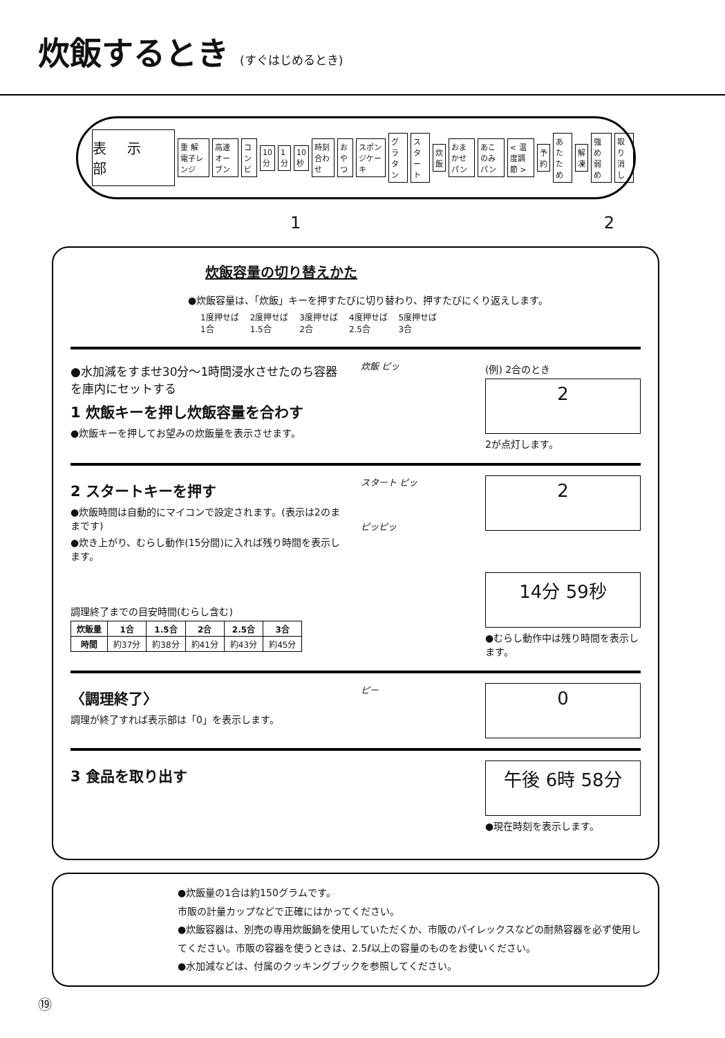炊飯するとき (すぐはじめるとき)
表示部
重 解 電子レンジ 高速オーブン コンビ 10分 1分 10秒 時刻合わせ おやつ スポンジケーキ グラタン スタート 炊飯 おまかせパン あこのみパン < 温度調節 > 予約 あたため 解凍 強め 弱め 取り消し
1 2
炊飯容量の切り替えかた
●炊飯容量は、「炊飯」キーを押すたびに切り替わり、押すたびにくり返えします。
| 1度押せば 1合 | 2度押せば 1.5合 | 3度押せば 2合 | 4度押せば 2.5合 | 5度押せば 3合 |
●水加減をすませ30分～1時間浸水させたのち容器を庫内にセットする
1 炊飯キーを押し炊飯容量を合わす
●炊飯キーを押してお望みの炊飯量を表示させます。
炊飯 ピッ
(例) 2合のとき
2
2が点灯します。
2 スタートキーを押す
●炊飯時間は自動的にマイコンで設定されます。(表示は2のままです)
●炊き上がり、むらし動作(15分間)に入れば残り時間を表示します。
調理終了までの目安時間(むらし含む)
| 炊飯量 | 1合 | 1.5合 | 2合 | 2.5合 | 3合 |
| --- | --- | --- | --- | --- | --- |
| 時間 | 約37分 | 約38分 | 約41分 | 約43分 | 約45分 |
スタート ピッ
ピッピッ
2
14分 59秒
●むらし動作中は残り時間を表示します。
〈調理終了〉
調理が終了すれば表示部は「0」を表示します。
ピー
0
3 食品を取り出す
午後 6時 58分
●現在時刻を表示します。
●炊飯量の1合は約150グラムです。
市販の計量カップなどで正確にはかってください。
●炊飯容器は、別売の専用炊飯鍋を使用していただくか、市販のパイレックスなどの耐熱容器を必ず使用してください。市販の容器を使うときは、2.5ℓ以上の容量のものをお使いください。
●水加減などは、付属のクッキングブックを参照してください。
⑲